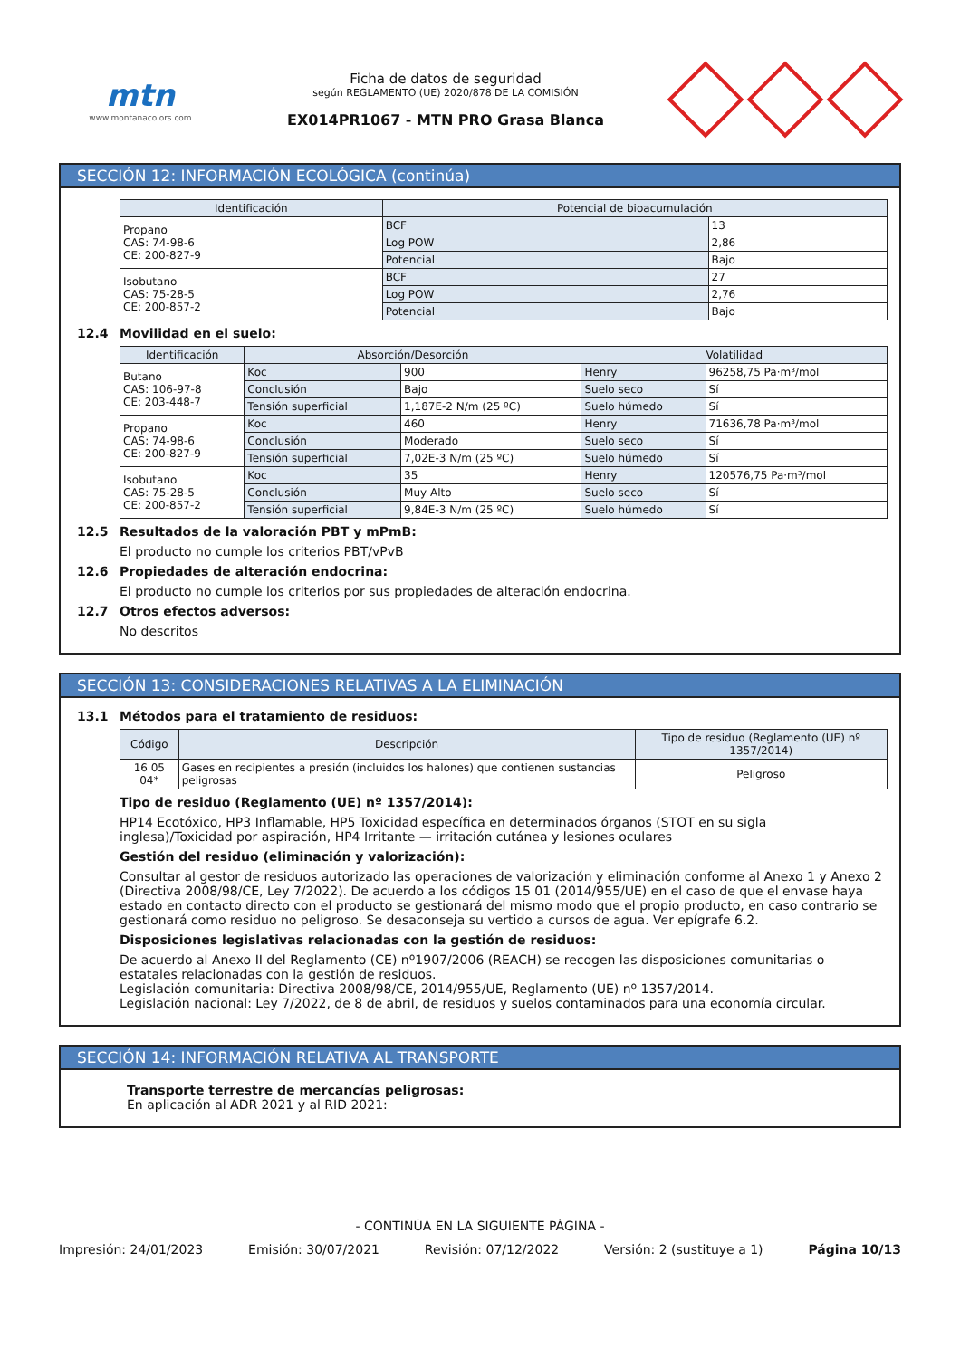mtn
www.montanacolors.com
Ficha de datos de seguridad
según REGLAMENTO (UE) 2020/878 DE LA COMISIÓN
EX014PR1067 - MTN PRO Grasa Blanca
SECCIÓN 12: INFORMACIÓN ECOLÓGICA (continúa)
| Identificación | Potencial de bioacumulación | |
| --- | --- | --- |
| Propano CAS: 74-98-6 CE: 200-827-9 | BCF | 13 |
| | Log POW | 2,86 |
| | Potencial | Bajo |
| Isobutano CAS: 75-28-5 CE: 200-857-2 | BCF | 27 |
| | Log POW | 2,76 |
| | Potencial | Bajo |
12.4 Movilidad en el suelo:
| Identificación | Absorción/Desorción | | Volatilidad | |
| --- | --- | --- | --- | --- |
| Butano CAS: 106-97-8 CE: 203-448-7 | Koc | 900 | Henry | 96258,75 Pa·m³/mol |
| | Conclusión | Bajo | Suelo seco | Sí |
| | Tensión superficial | 1,187E-2 N/m (25 ºC) | Suelo húmedo | Sí |
| Propano CAS: 74-98-6 CE: 200-827-9 | Koc | 460 | Henry | 71636,78 Pa·m³/mol |
| | Conclusión | Moderado | Suelo seco | Sí |
| | Tensión superficial | 7,02E-3 N/m (25 ºC) | Suelo húmedo | Sí |
| Isobutano CAS: 75-28-5 CE: 200-857-2 | Koc | 35 | Henry | 120576,75 Pa·m³/mol |
| | Conclusión | Muy Alto | Suelo seco | Sí |
| | Tensión superficial | 9,84E-3 N/m (25 ºC) | Suelo húmedo | Sí |
12.5 Resultados de la valoración PBT y mPmB:
El producto no cumple los criterios PBT/vPvB
12.6 Propiedades de alteración endocrina:
El producto no cumple los criterios por sus propiedades de alteración endocrina.
12.7 Otros efectos adversos:
No descritos
SECCIÓN 13: CONSIDERACIONES RELATIVAS A LA ELIMINACIÓN
13.1 Métodos para el tratamiento de residuos:
| Código | Descripción | Tipo de residuo (Reglamento (UE) nº 1357/2014) |
| --- | --- | --- |
| 16 05 04* | Gases en recipientes a presión (incluidos los halones) que contienen sustancias peligrosas | Peligroso |
Tipo de residuo (Reglamento (UE) nº 1357/2014):
HP14 Ecotóxico, HP3 Inflamable, HP5 Toxicidad específica en determinados órganos (STOT en su sigla inglesa)/Toxicidad por aspiración, HP4 Irritante — irritación cutánea y lesiones oculares
Gestión del residuo (eliminación y valorización):
Consultar al gestor de residuos autorizado las operaciones de valorización y eliminación conforme al Anexo 1 y Anexo 2 (Directiva 2008/98/CE, Ley 7/2022). De acuerdo a los códigos 15 01 (2014/955/UE) en el caso de que el envase haya estado en contacto directo con el producto se gestionará del mismo modo que el propio producto, en caso contrario se gestionará como residuo no peligroso. Se desaconseja su vertido a cursos de agua. Ver epígrafe 6.2.
Disposiciones legislativas relacionadas con la gestión de residuos:
De acuerdo al Anexo II del Reglamento (CE) nº1907/2006 (REACH) se recogen las disposiciones comunitarias o estatales relacionadas con la gestión de residuos.
Legislación comunitaria: Directiva 2008/98/CE, 2014/955/UE, Reglamento (UE) nº 1357/2014.
Legislación nacional: Ley 7/2022, de 8 de abril, de residuos y suelos contaminados para una economía circular.
SECCIÓN 14: INFORMACIÓN RELATIVA AL TRANSPORTE
Transporte terrestre de mercancías peligrosas:
En aplicación al ADR 2021 y al RID 2021:
- CONTINÚA EN LA SIGUIENTE PÁGINA -
Impresión: 24/01/2023 Emisión: 30/07/2021 Revisión: 07/12/2022 Versión: 2 (sustituye a 1) Página 10/13